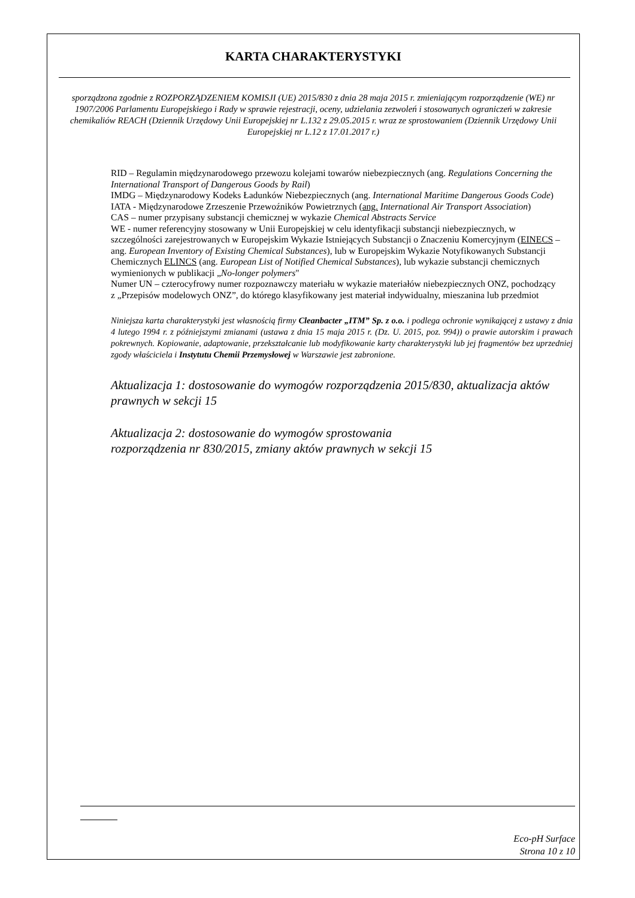KARTA CHARAKTERYSTYKI
sporządzona zgodnie z ROZPORZĄDZENIEM KOMISJI (UE) 2015/830 z dnia 28 maja 2015 r. zmieniającym rozporządzenie (WE) nr 1907/2006 Parlamentu Europejskiego i Rady w sprawie rejestracji, oceny, udzielania zezwoleń i stosowanych ograniczeń w zakresie chemikaliów REACH (Dziennik Urzędowy Unii Europejskiej nr L.132 z 29.05.2015 r. wraz ze sprostowaniem (Dziennik Urzędowy Unii Europejskiej nr L.12 z 17.01.2017 r.)
RID – Regulamin międzynarodowego przewozu kolejami towarów niebezpiecznych (ang. Regulations Concerning the International Transport of Dangerous Goods by Rail)
IMDG – Międzynarodowy Kodeks Ładunków Niebezpiecznych (ang. International Maritime Dangerous Goods Code)
IATA - Międzynarodowe Zrzeszenie Przewoźników Powietrznych (ang. International Air Transport Association)
CAS – numer przypisany substancji chemicznej w wykazie Chemical Abstracts Service
WE - numer referencyjny stosowany w Unii Europejskiej w celu identyfikacji substancji niebezpiecznych, w szczególności zarejestrowanych w Europejskim Wykazie Istniejących Substancji o Znaczeniu Komercyjnym (EINECS – ang. European Inventory of Existing Chemical Substances), lub w Europejskim Wykazie Notyfikowanych Substancji Chemicznych ELINCS (ang. European List of Notified Chemical Substances), lub wykazie substancji chemicznych wymienionych w publikacji „No-longer polymers"
Numer UN – czterocyfrowy numer rozpoznawczy materiału w wykazie materiałów niebezpiecznych ONZ, pochodzący z „Przepisów modelowych ONZ”, do którego klasyfikowany jest materiał indywidualny, mieszanina lub przedmiot
Niniejsza karta charakterystyki jest własnością firmy Cleanbacter „ITM” Sp. z o.o. i podlega ochronie wynikającej z ustawy z dnia 4 lutego 1994 r. z późniejszymi zmianami (ustawa z dnia 15 maja 2015 r. (Dz. U. 2015, poz. 994)) o prawie autorskim i prawach pokrewnych. Kopiowanie, adaptowanie, przekształcanie lub modyfikowanie karty charakterystyki lub jej fragmentów bez uprzedniej zgody właściciela i Instytutu Chemii Przemysłowej w Warszawie jest zabronione.
Aktualizacja 1: dostosowanie do wymogów rozporządzenia 2015/830, aktualizacja aktów prawnych w sekcji 15
Aktualizacja 2: dostosowanie do wymogów sprostowania
rozporządzenia nr 830/2015, zmiany aktów prawnych w sekcji 15
Eco-pH Surface
Strona 10 z 10